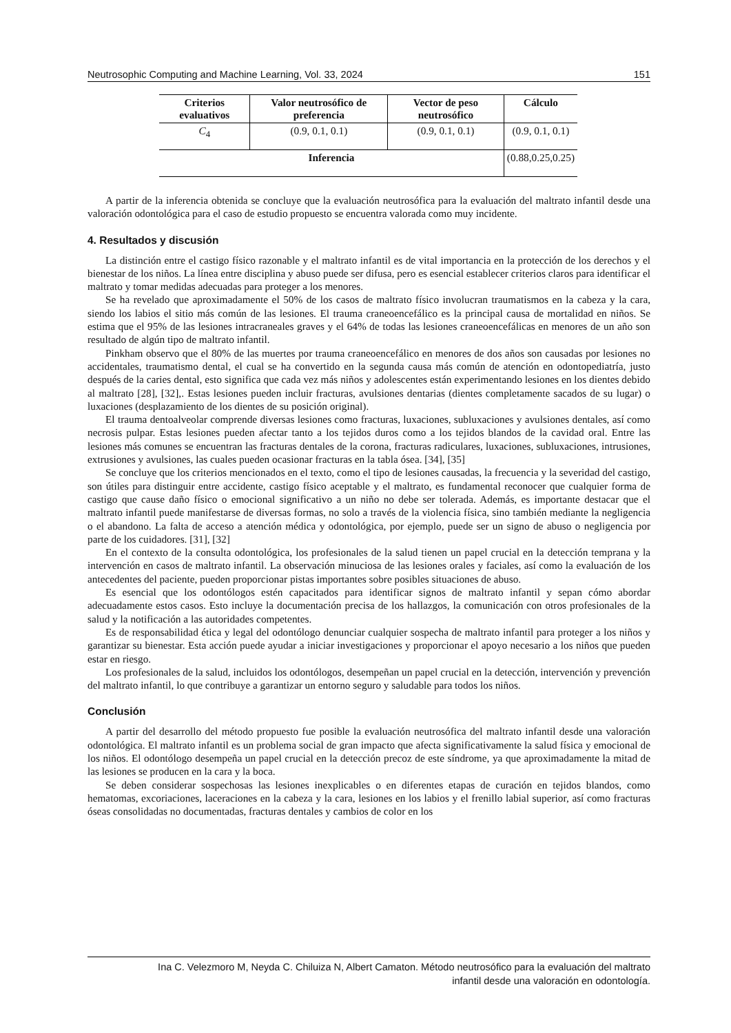Neutrosophic Computing and Machine Learning, Vol. 33, 2024 151
| Criterios evaluativos | Valor neutrosófico de preferencia | Vector de peso neutrosófico | Cálculo |
| --- | --- | --- | --- |
| C<sub>4</sub> | (0.9, 0.1, 0.1) | (0.9, 0.1, 0.1) | (0.9, 0.1, 0.1) |
| Inferencia | | | (0.88,0.25,0.25) |
A partir de la inferencia obtenida se concluye que la evaluación neutrosófica para la evaluación del maltrato infantil desde una valoración odontológica para el caso de estudio propuesto se encuentra valorada como muy incidente.
4. Resultados y discusión
La distinción entre el castigo físico razonable y el maltrato infantil es de vital importancia en la protección de los derechos y el bienestar de los niños. La línea entre disciplina y abuso puede ser difusa, pero es esencial establecer criterios claros para identificar el maltrato y tomar medidas adecuadas para proteger a los menores.
Se ha revelado que aproximadamente el 50% de los casos de maltrato físico involucran traumatismos en la cabeza y la cara, siendo los labios el sitio más común de las lesiones. El trauma craneoencefálico es la principal causa de mortalidad en niños. Se estima que el 95% de las lesiones intracraneales graves y el 64% de todas las lesiones craneoencefálicas en menores de un año son resultado de algún tipo de maltrato infantil.
Pinkham observo que el 80% de las muertes por trauma craneoencefálico en menores de dos años son causadas por lesiones no accidentales, traumatismo dental, el cual se ha convertido en la segunda causa más común de atención en odontopediatría, justo después de la caries dental, esto significa que cada vez más niños y adolescentes están experimentando lesiones en los dientes debido al maltrato [28], [32],. Estas lesiones pueden incluir fracturas, avulsiones dentarias (dientes completamente sacados de su lugar) o luxaciones (desplazamiento de los dientes de su posición original).
El trauma dentoalveolar comprende diversas lesiones como fracturas, luxaciones, subluxaciones y avulsiones dentales, así como necrosis pulpar. Estas lesiones pueden afectar tanto a los tejidos duros como a los tejidos blandos de la cavidad oral. Entre las lesiones más comunes se encuentran las fracturas dentales de la corona, fracturas radiculares, luxaciones, subluxaciones, intrusiones, extrusiones y avulsiones, las cuales pueden ocasionar fracturas en la tabla ósea. [34], [35]
Se concluye que los criterios mencionados en el texto, como el tipo de lesiones causadas, la frecuencia y la severidad del castigo, son útiles para distinguir entre accidente, castigo físico aceptable y el maltrato, es fundamental reconocer que cualquier forma de castigo que cause daño físico o emocional significativo a un niño no debe ser tolerada. Además, es importante destacar que el maltrato infantil puede manifestarse de diversas formas, no solo a través de la violencia física, sino también mediante la negligencia o el abandono. La falta de acceso a atención médica y odontológica, por ejemplo, puede ser un signo de abuso o negligencia por parte de los cuidadores. [31], [32]
En el contexto de la consulta odontológica, los profesionales de la salud tienen un papel crucial en la detección temprana y la intervención en casos de maltrato infantil. La observación minuciosa de las lesiones orales y faciales, así como la evaluación de los antecedentes del paciente, pueden proporcionar pistas importantes sobre posibles situaciones de abuso.
Es esencial que los odontólogos estén capacitados para identificar signos de maltrato infantil y sepan cómo abordar adecuadamente estos casos. Esto incluye la documentación precisa de los hallazgos, la comunicación con otros profesionales de la salud y la notificación a las autoridades competentes.
Es de responsabilidad ética y legal del odontólogo denunciar cualquier sospecha de maltrato infantil para proteger a los niños y garantizar su bienestar. Esta acción puede ayudar a iniciar investigaciones y proporcionar el apoyo necesario a los niños que pueden estar en riesgo.
Los profesionales de la salud, incluidos los odontólogos, desempeñan un papel crucial en la detección, intervención y prevención del maltrato infantil, lo que contribuye a garantizar un entorno seguro y saludable para todos los niños.
Conclusión
A partir del desarrollo del método propuesto fue posible la evaluación neutrosófica del maltrato infantil desde una valoración odontológica. El maltrato infantil es un problema social de gran impacto que afecta significativamente la salud física y emocional de los niños. El odontólogo desempeña un papel crucial en la detección precoz de este síndrome, ya que aproximadamente la mitad de las lesiones se producen en la cara y la boca.
Se deben considerar sospechosas las lesiones inexplicables o en diferentes etapas de curación en tejidos blandos, como hematomas, excoriaciones, laceraciones en la cabeza y la cara, lesiones en los labios y el frenillo labial superior, así como fracturas óseas consolidadas no documentadas, fracturas dentales y cambios de color en los
Ina C. Velezmoro M, Neyda C. Chiluiza N, Albert Camaton. Método neutrosófico para la evaluación del maltrato
infantil desde una valoración en odontología.